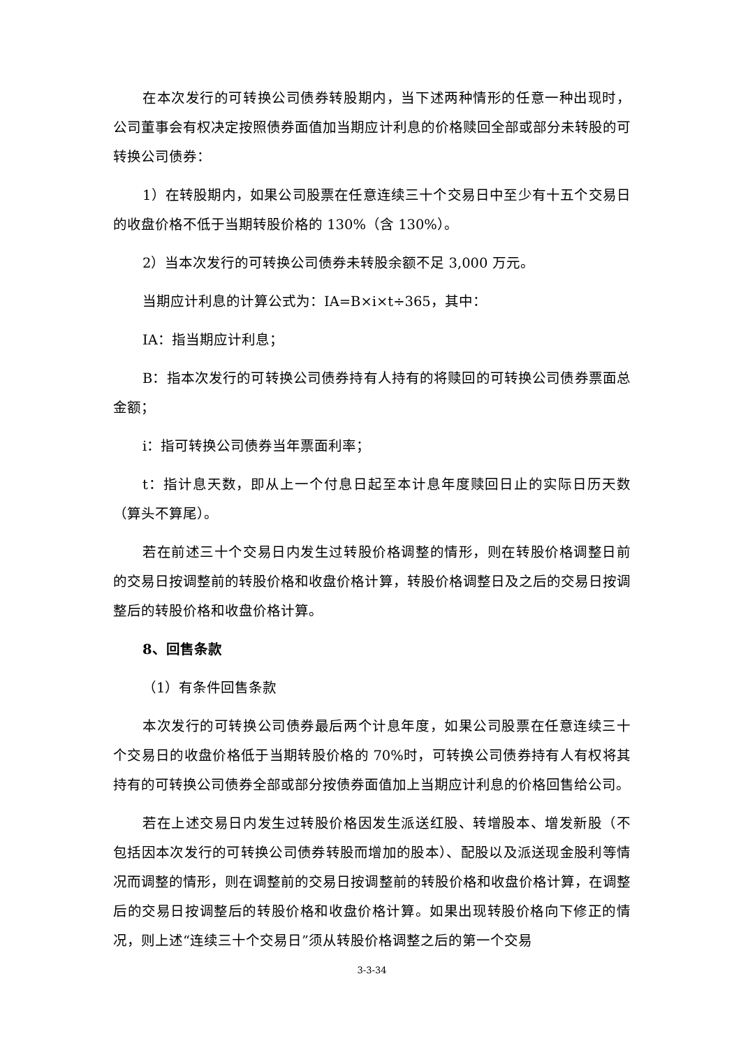在本次发行的可转换公司债券转股期内，当下述两种情形的任意一种出现时，公司董事会有权决定按照债券面值加当期应计利息的价格赎回全部或部分未转股的可转换公司债券：
1）在转股期内，如果公司股票在任意连续三十个交易日中至少有十五个交易日的收盘价格不低于当期转股价格的 130%（含 130%）。
2）当本次发行的可转换公司债券未转股余额不足 3,000 万元。
当期应计利息的计算公式为：IA=B×i×t÷365，其中：
IA：指当期应计利息；
B：指本次发行的可转换公司债券持有人持有的将赎回的可转换公司债券票面总金额；
i：指可转换公司债券当年票面利率；
t：指计息天数，即从上一个付息日起至本计息年度赎回日止的实际日历天数（算头不算尾）。
若在前述三十个交易日内发生过转股价格调整的情形，则在转股价格调整日前的交易日按调整前的转股价格和收盘价格计算，转股价格调整日及之后的交易日按调整后的转股价格和收盘价格计算。
8、回售条款
（1）有条件回售条款
本次发行的可转换公司债券最后两个计息年度，如果公司股票在任意连续三十个交易日的收盘价格低于当期转股价格的 70%时，可转换公司债券持有人有权将其持有的可转换公司债券全部或部分按债券面值加上当期应计利息的价格回售给公司。
若在上述交易日内发生过转股价格因发生派送红股、转增股本、增发新股（不包括因本次发行的可转换公司债券转股而增加的股本）、配股以及派送现金股利等情况而调整的情形，则在调整前的交易日按调整前的转股价格和收盘价格计算，在调整后的交易日按调整后的转股价格和收盘价格计算。如果出现转股价格向下修正的情况，则上述“连续三十个交易日”须从转股价格调整之后的第一个交易
3-3-34